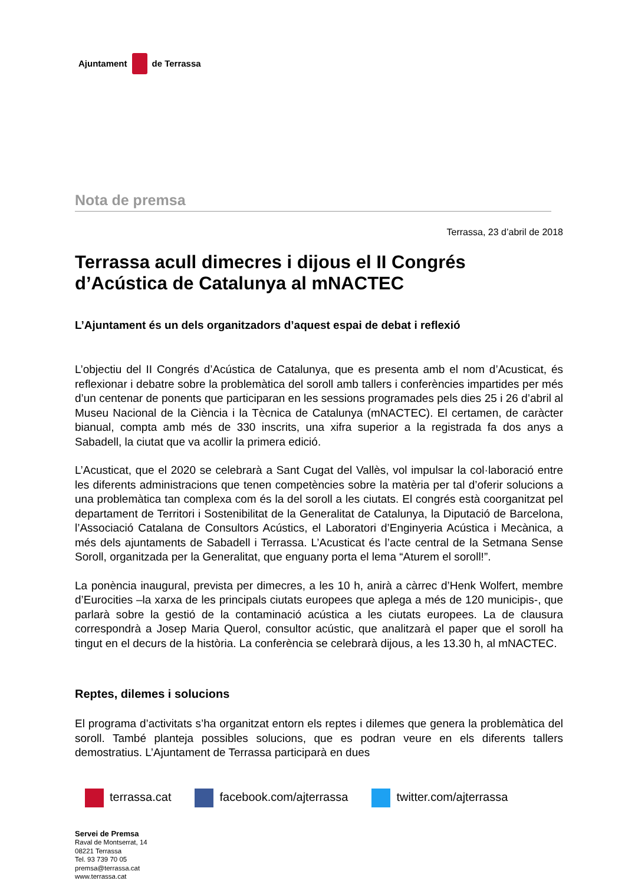Ajuntament
de Terrassa
Nota de premsa
Terrassa, 23 d’abril de 2018
Terrassa acull dimecres i dijous el II Congrés d’Acústica de Catalunya al mNACTEC
L’Ajuntament és un dels organitzadors d’aquest espai de debat i reflexió
L’objectiu del II Congrés d’Acústica de Catalunya, que es presenta amb el nom d’Acusticat, és reflexionar i debatre sobre la problemàtica del soroll amb tallers i conferències impartides per més d’un centenar de ponents que participaran en les sessions programades pels dies 25 i 26 d’abril al Museu Nacional de la Ciència i la Tècnica de Catalunya (mNACTEC). El certamen, de caràcter bianual, compta amb més de 330 inscrits, una xifra superior a la registrada fa dos anys a Sabadell, la ciutat que va acollir la primera edició.
L’Acusticat, que el 2020 se celebrarà a Sant Cugat del Vallès, vol impulsar la col·laboració entre les diferents administracions que tenen competències sobre la matèria per tal d’oferir solucions a una problemàtica tan complexa com és la del soroll a les ciutats. El congrés està coorganitzat pel departament de Territori i Sostenibilitat de la Generalitat de Catalunya, la Diputació de Barcelona, l’Associació Catalana de Consultors Acústics, el Laboratori d’Enginyeria Acústica i Mecànica, a més dels ajuntaments de Sabadell i Terrassa. L’Acusticat és l’acte central de la Setmana Sense Soroll, organitzada per la Generalitat, que enguany porta el lema “Aturem el soroll!”.
La ponència inaugural, prevista per dimecres, a les 10 h, anirà a càrrec d’Henk Wolfert, membre d’Eurocities –la xarxa de les principals ciutats europees que aplega a més de 120 municipis-, que parlarà sobre la gestió de la contaminació acústica a les ciutats europees. La de clausura correspondrà a Josep Maria Querol, consultor acústic, que analitzarà el paper que el soroll ha tingut en el decurs de la història. La conferència se celebrarà dijous, a les 13.30 h, al mNACTEC.
Reptes, dilemes i solucions
El programa d’activitats s’ha organitzat entorn els reptes i dilemes que genera la problemàtica del soroll. També planteja possibles solucions, que es podran veure en els diferents tallers demostratius. L’Ajuntament de Terrassa participarà en dues
terrassa.cat facebook.com/ajterrassa twitter.com/ajterrassa
Servei de Premsa
Raval de Montserrat, 14
08221 Terrassa
Tel. 93 739 70 05
premsa@terrassa.cat
www.terrassa.cat